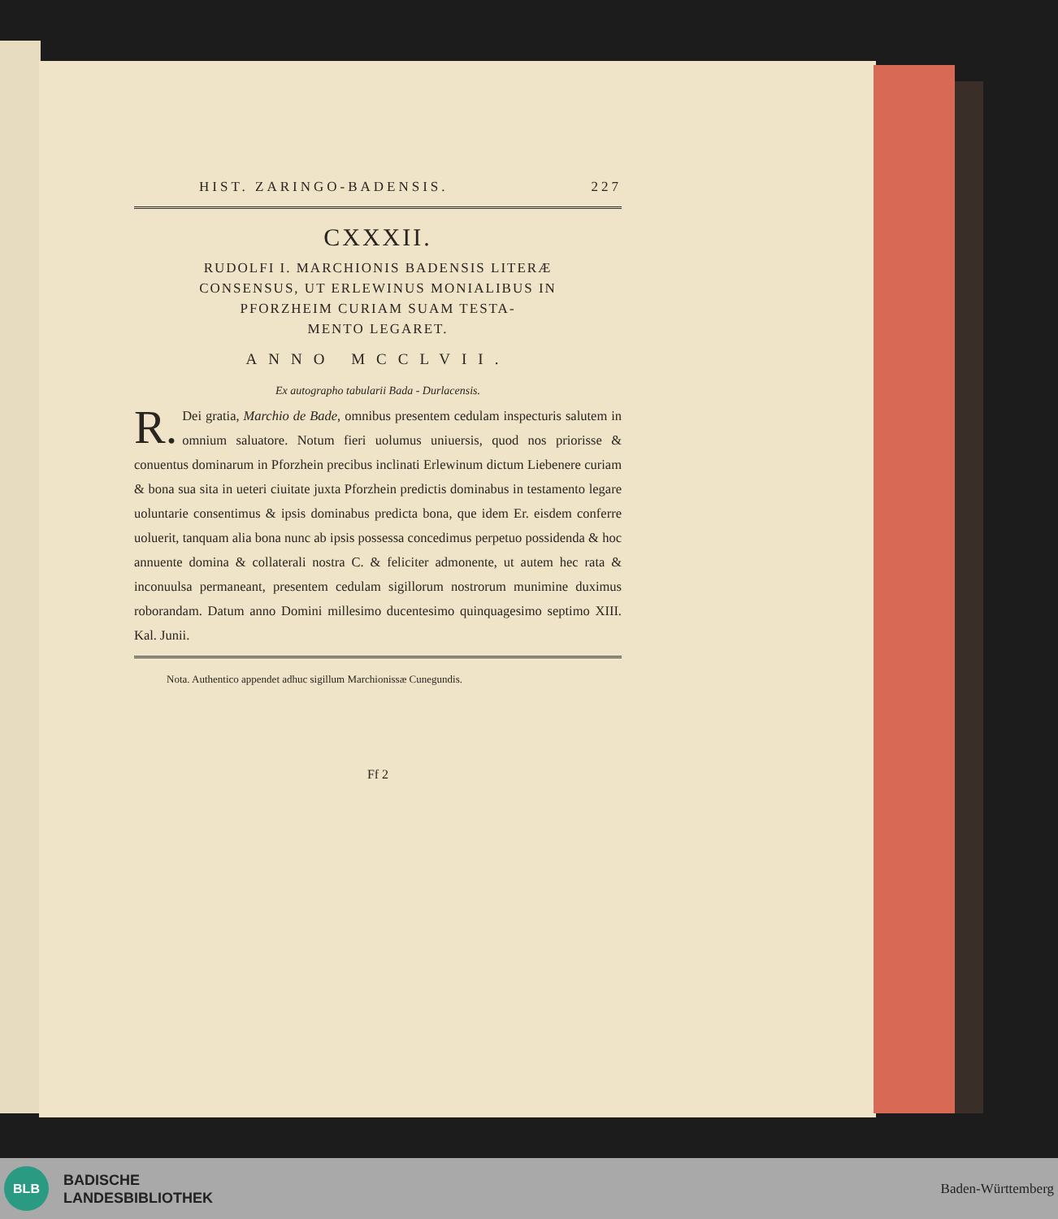HIST. ZARINGO-BADENSIS. 227
CXXXII.
RUDOLFI I. MARCHIONIS BADENSIS LITERÆ
CONSENSUS, UT ERLEWINUS MONIALIBUS IN
PFORZHEIM CURIAM SUAM TESTA-
MENTO LEGARET.
ANNO MCCLVII.
Ex autographo tabularii Bada - Durlacensis.
R. Dei gratia, Marchio de Bade, omnibus presentem cedulam inspecturis salutem in omnium saluatore. Notum fieri uolumus uniuersis, quod nos priorisse & conuentus dominarum in Pforzhein precibus inclinati Erlewinum dictum Liebenere curiam & bona sua sita in ueteri ciuitate juxta Pforzhein predictis dominabus in testamento legare uoluntarie consentimus & ipsis dominabus predicta bona, que idem Er. eisdem conferre uoluerit, tanquam alia bona nunc ab ipsis possessa concedimus perpetuo possidenda & hoc annuente domina & collaterali nostra C. & feliciter admonente, ut autem hec rata & inconuulsa permaneant, presentem cedulam sigillorum nostrorum munimine duximus roborandam. Datum anno Domini millesimo ducentesimo quinquagesimo septimo XIII. Kal. Junii.
Nota. Authentico appendet adhuc sigillum Marchionissæ Cunegundis.
Ff 2
BLB
BADISCHE
LANDESBIBLIOTHEK
Baden-Württemberg